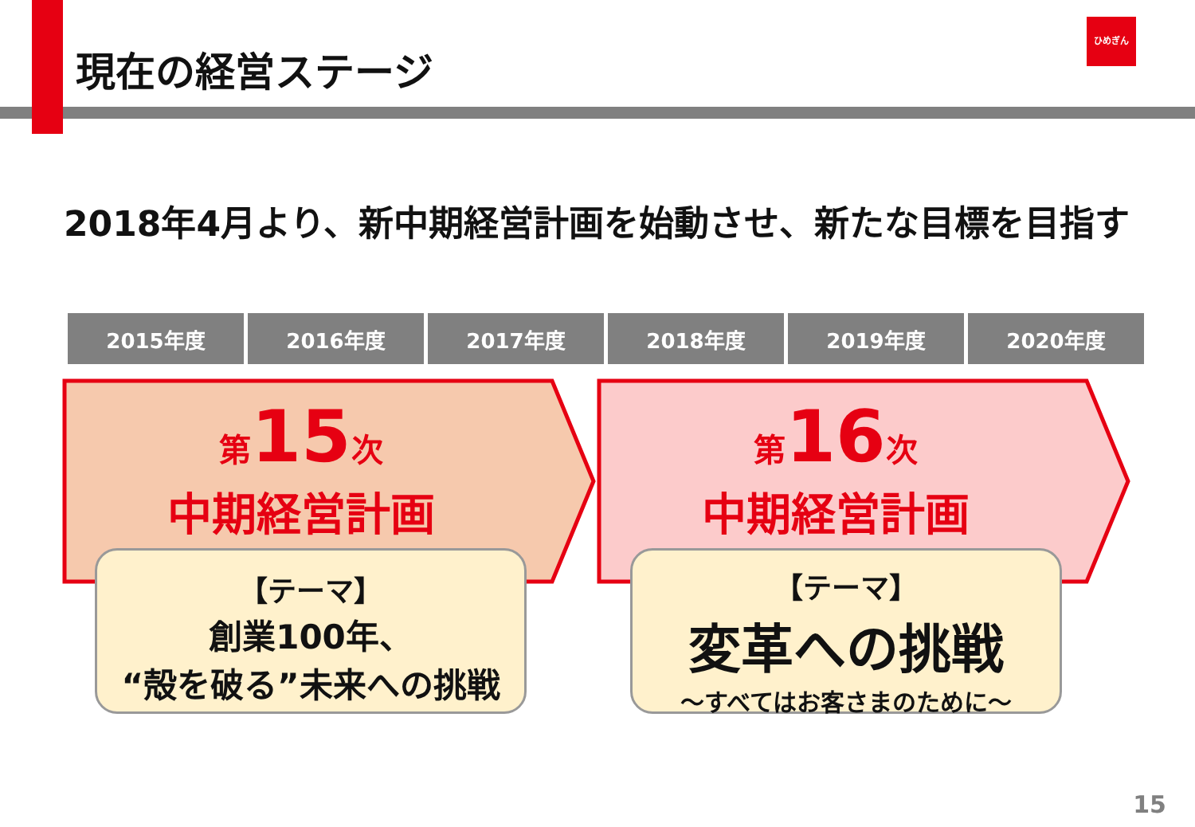現在の経営ステージ
ひめぎん
2018年4月より、新中期経営計画を始動させ、新たな目標を目指す
| 2015年度 | 2016年度 | 2017年度 | 2018年度 | 2019年度 | 2020年度 |
| --- | --- | --- | --- | --- | --- |
第15次
中期経営計画
第16次
中期経営計画
【テーマ】
創業100年、
“殻を破る”未来への挑戦
【テーマ】
変革への挑戦
～すべてはお客さまのために～
15